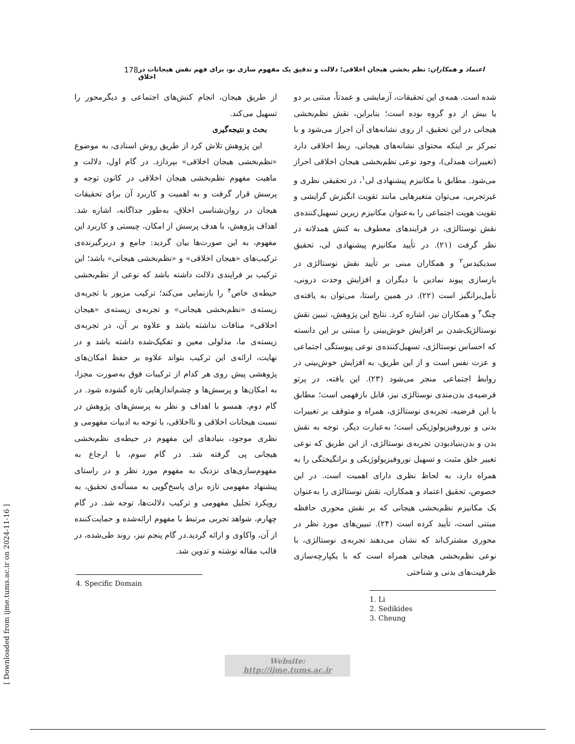178 اعتماد و همکاران: نظم بخشی هیجان اخلاقی؛ دلالت و تدقیق یک مفهوم سازی نو، برای فهم نقش هیجانات در اخلاق
شده است. همه‌ی این تحقیقات، آزمایشی و عمدتاً، مبتنی بر دو یا بیش از دو گروه بوده است؛ بنابراین، نقش نظم‌بخشی هیجانی در این تحقیق، از روی نشانه‌های آن احراز می‌شود و با تمرکز بر اینکه محتوای نشانه‌های هیجانی، ربط اخلاقی دارد (تغییرات همدلی)، وجود نوعی نظم‌بخشی هیجان اخلاقی احراز می‌شود. مطابق با مکانیزم پیشنهادی لی<sup>۱</sup>، در تحقیقی نظری و غیرتجربی، می‌توان متغیرهایی مانند تقویت انگیزش گرایشی و تقویت هویت اجتماعی را به‌عنوان مکانیزم زیرین تسهیل‌کننده‌ی نقش نوستالژی، در فرایندهای معطوف به کنش همدلانه در نظر گرفت (۲۱). در تأیید مکانیزم پیشنهادی لی، تحقیق سدیکیدس<sup>۲</sup> و همکاران مبنی بر تأیید نقش نوستالژی در بازسازی پیوند نمادین با دیگران و افزایش وحدت درونی، تأمل‌برانگیز است (۲۲). در همین راستا، می‌توان به یافته‌ی چنگ<sup>۳</sup> و همکاران نیز، اشاره کرد. نتایج این پژوهش، تبیین نقش نوستالژیک‌شدن بر افزایش خوش‌بینی را مبتنی بر این دانسته که احساس نوستالژی، تسهیل‌کننده‌ی نوعی پیوستگی اجتماعی و عزت نفس است و از این طریق، به افزایش خوش‌بینی در روابط اجتماعی منجر می‌شود (۲۳). این یافته، در پرتو فرضیه‌ی بدن‌مندی نوستالژی نیز، قابل بازفهمی است؛ مطابق با این فرضیه، تجربه‌ی نوستالژی، همراه و متوقف بر تغییرات بدنی و نوروفیزیولوژیکی است؛ به‌عبارت دیگر، توجه به نقش بدن و بدن‌بنیادبودن تجربه‌ی نوستالژی، از این طریق که نوعی تغییر خلق مثبت و تسهیل نوروفیزیولوژیکی و برانگیختگی را به همراه دارد، به لحاظ نظری دارای اهمیت است. در این خصوص، تحقیق اعتماد و همکاران، نقش نوستالژی را به‌عنوان یک مکانیزم نظم‌بخشی هیجانی که بر نقش محوری حافظه مبتنی است، تأیید کرده است (۲۴). تبیین‌های مورد نظر در محوری مشترک‌اند که نشان می‌دهند تجربه‌ی نوستالژی، با نوعی نظم‌بخشی هیجانی همراه است که با یکپارچه‌سازی ظرفیت‌های بدنی و شناختی
1. Li
2. Sedikides
3. Cheung
از طریق هیجان، انجام کنش‌های اجتماعی و دیگرمحور را تسهیل می‌کند.
بحث و نتیجه‌گیری
این پژوهش تلاش کرد از طریق روش اسنادی، به موضوع «نظم‌بخشی هیجان اخلاقی» بپردازد. در گام اول، دلالت و ماهیت مفهوم نظم‌بخشی هیجان اخلاقی در کانون توجه و پرسش قرار گرفت و به اهمیت و کاربرد آن برای تحقیقات هیجان در روان‌شناسی اخلاق، به‌طور جداگانه، اشاره شد. اهداف پژوهش، با هدف پرسش از امکان، چیستی و کاربرد این مفهوم، به این صورت‌ها بیان گردید: جامع و دربرگیرنده‌ی ترکیب‌های «هیجان اخلاقی» و «نظم‌بخشی هیجانی» باشد؛ این ترکیب بر فرایندی دلالت داشته باشد که نوعی از نظم‌بخشی حیطه‌ی خاص<sup>۴</sup> را بازنمایی می‌کند؛ ترکیب مزبور با تجربه‌ی زیسته‌ی «نظم‌بخشی هیجانی» و تجربه‌ی زیسته‌ی «هیجان اخلاقی» منافات نداشته باشد و علاوه بر آن، در تجربه‌ی زیسته‌ی ما، مدلولی معین و تفکیک‌شده داشته باشد و در نهایت، ارائه‌ی این ترکیب بتواند علاوه بر حفظ امکان‌های پژوهشی پیش روی هر کدام از ترکیبات فوق به‌صورت مجزا، به امکان‌ها و پرسش‌ها و چشم‌اندازهایی تازه گشوده شود. در گام دوم، همسو با اهداف و نظر به پرسش‌های پژوهش در نسبت هیجانات اخلاقی و نااخلاقی، با توجه به ادبیات مفهومی و نظری موجود، بنیادهای این مفهوم در حیطه‌ی نظم‌بخشی هیجانی پی گرفته شد. در گام سوم، با ارجاع به مفهوم‌سازی‌های نزدیک به مفهوم مورد نظر و در راستای پیشنهاد مفهومی تازه برای پاسخ‌گویی به مسأله‌ی تحقیق، به رویکرد تحلیل مفهومی و ترکیب دلالت‌ها، توجه شد. در گام چهارم، شواهد تجربی مرتبط با مفهوم ارائه‌شده و حمایت‌کننده از آن، واکاوی و ارائه گردید.در گام پنجم نیز، روند طی‌شده، در قالب مقاله نوشته و تدوین شد.
4. Specific Domain
Website: http://ijme.tums.ac.ir
[ Downloaded from ijme.tums.ac.ir on 2024-11-16 ]